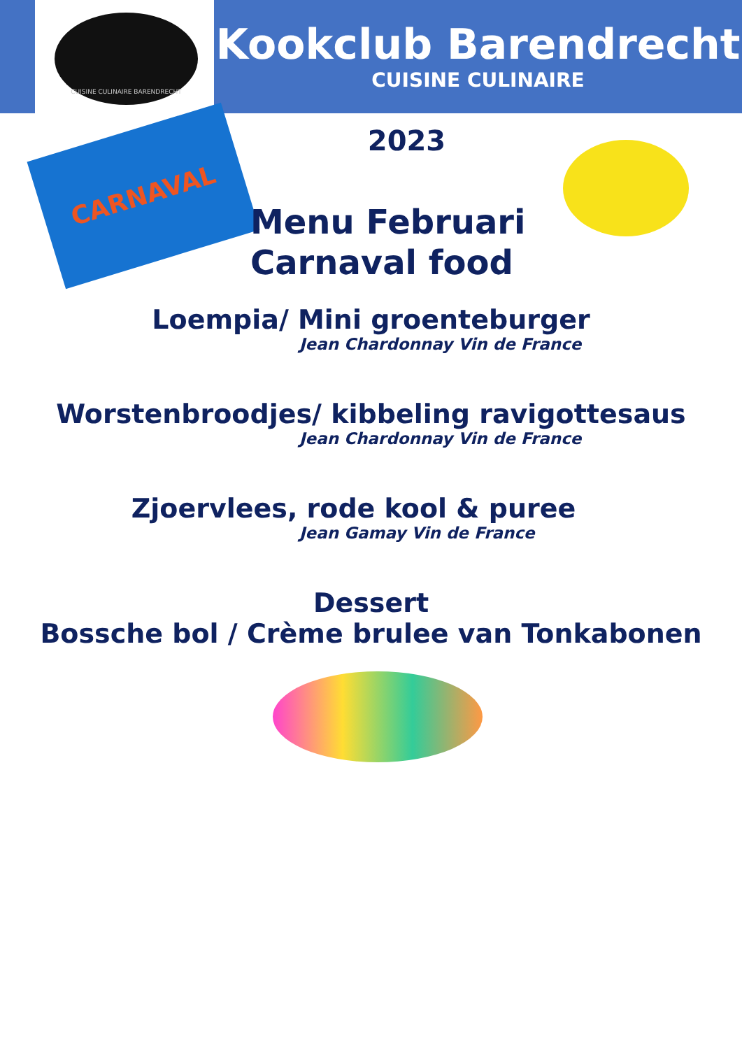CUISINE CULINAIRE BARENDRECHT
Kookclub Barendrecht
CUISINE CULINAIRE
CARNAVAL
2023
Menu Februari
Carnaval food
Loempia/ Mini groenteburger
Jean Chardonnay Vin de France
Worstenbroodjes/ kibbeling ravigottesaus
Jean Chardonnay Vin de France
Zjoervlees, rode kool & puree
Jean Gamay Vin de France
Dessert
Bossche bol / Crème brulee van Tonkabonen